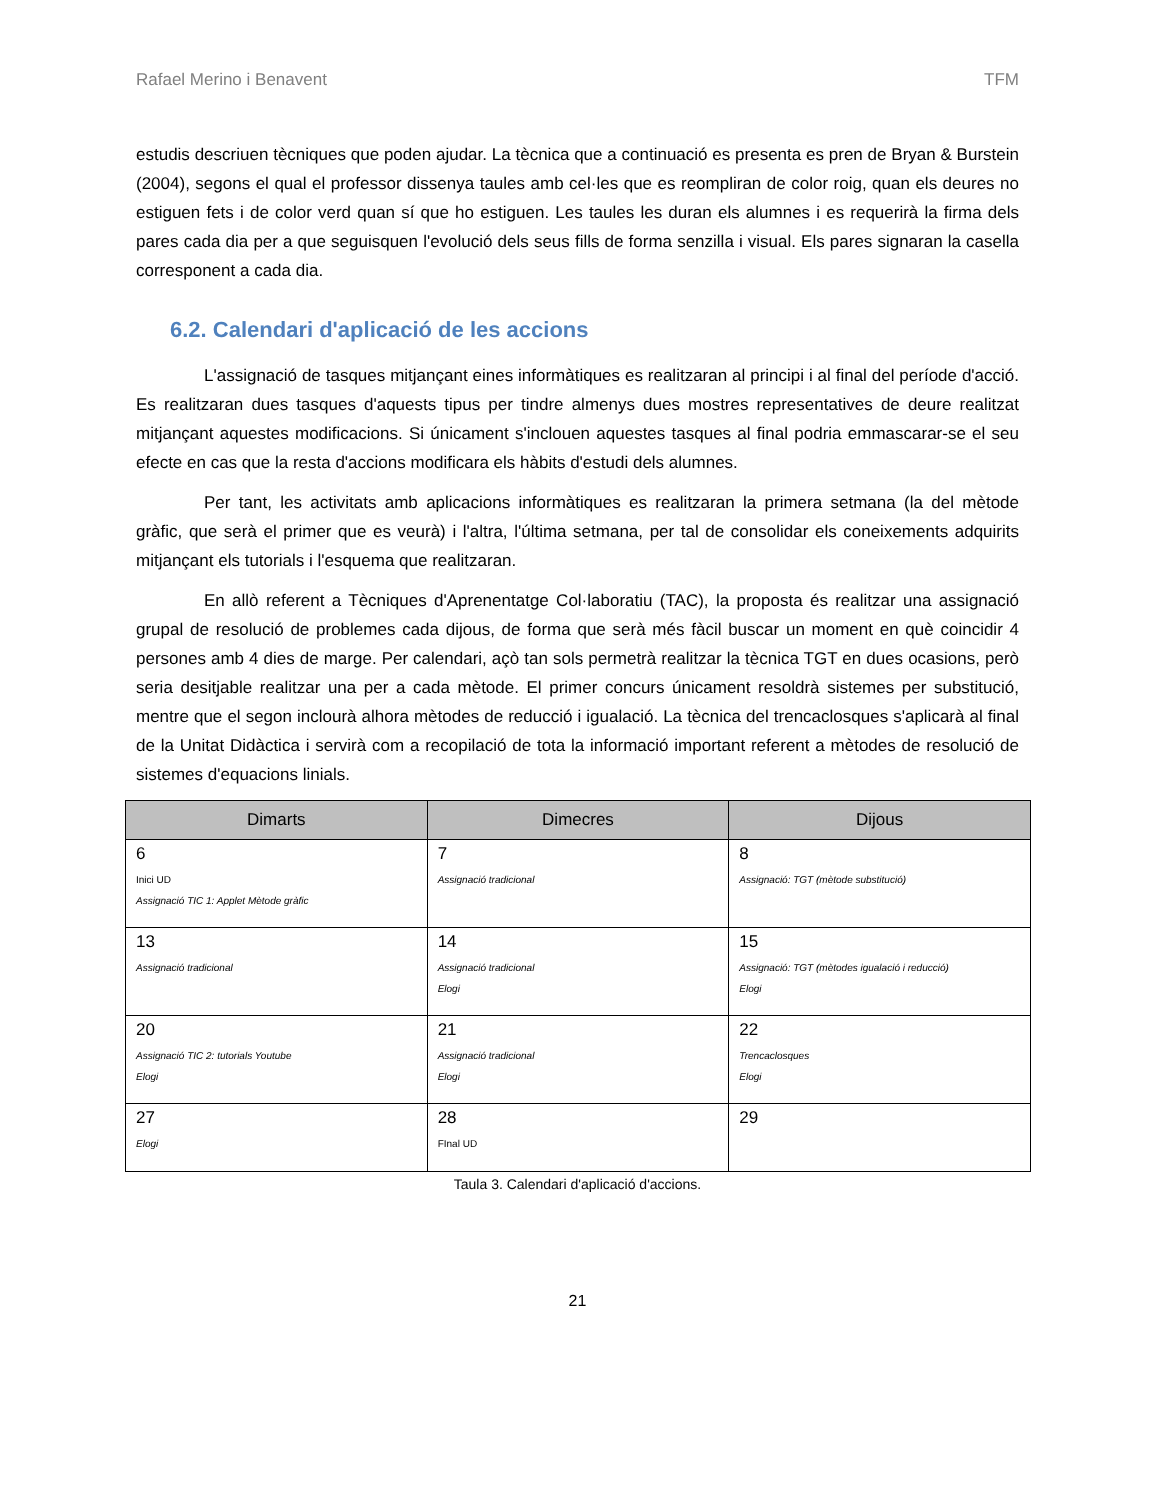Rafael Merino i Benavent TFM
estudis descriuen tècniques que poden ajudar. La tècnica que a continuació es presenta es pren de Bryan & Burstein (2004), segons el qual el professor dissenya taules amb cel·les que es reompliran de color roig, quan els deures no estiguen fets i de color verd quan sí que ho estiguen. Les taules les duran els alumnes i es requerirà la firma dels pares cada dia per a que seguisquen l'evolució dels seus fills de forma senzilla i visual. Els pares signaran la casella corresponent a cada dia.
6.2. Calendari d'aplicació de les accions
L'assignació de tasques mitjançant eines informàtiques es realitzaran al principi i al final del període d'acció. Es realitzaran dues tasques d'aquests tipus per tindre almenys dues mostres representatives de deure realitzat mitjançant aquestes modificacions. Si únicament s'inclouen aquestes tasques al final podria emmascarar-se el seu efecte en cas que la resta d'accions modificara els hàbits d'estudi dels alumnes.
Per tant, les activitats amb aplicacions informàtiques es realitzaran la primera setmana (la del mètode gràfic, que serà el primer que es veurà) i l'altra, l'última setmana, per tal de consolidar els coneixements adquirits mitjançant els tutorials i l'esquema que realitzaran.
En allò referent a Tècniques d'Aprenentatge Col·laboratiu (TAC), la proposta és realitzar una assignació grupal de resolució de problemes cada dijous, de forma que serà més fàcil buscar un moment en què coincidir 4 persones amb 4 dies de marge. Per calendari, açò tan sols permetrà realitzar la tècnica TGT en dues ocasions, però seria desitjable realitzar una per a cada mètode. El primer concurs únicament resoldrà sistemes per substitució, mentre que el segon inclourà alhora mètodes de reducció i igualació. La tècnica del trencaclosques s'aplicarà al final de la Unitat Didàctica i servirà com a recopilació de tota la informació important referent a mètodes de resolució de sistemes d'equacions linials.
| Dimarts | Dimecres | Dijous |
| --- | --- | --- |
| 6 Inici UD Assignació TIC 1: Applet Mètode gràfic | 7 Assignació tradicional | 8 Assignació: TGT (mètode substitució) |
| 13 Assignació tradicional | 14 Assignació tradicional Elogi | 15 Assignació: TGT (mètodes igualació i reducció) Elogi |
| 20 Assignació TIC 2: tutorials Youtube Elogi | 21 Assignació tradicional Elogi | 22 Trencaclosques Elogi |
| 27 Elogi | 28 FInal UD | 29 |
Taula 3. Calendari d'aplicació d'accions.
21